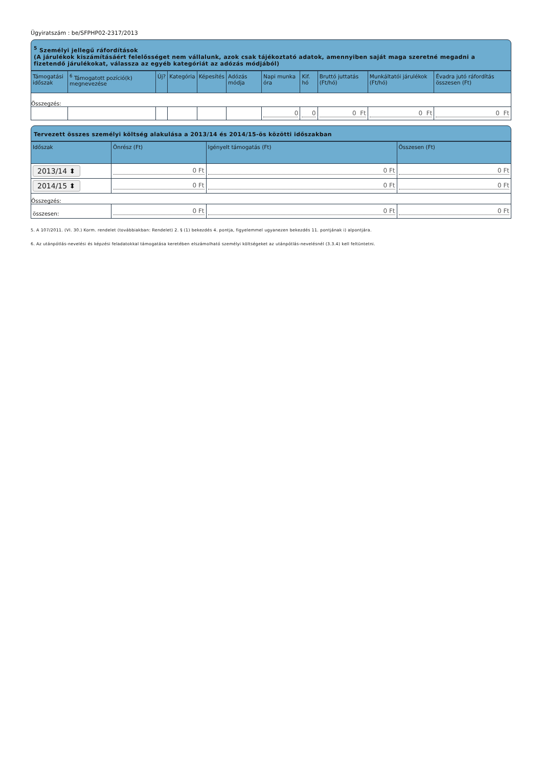Ügyiratszám : be/SFPHP02-2317/2013
<sup>5</sup> Személyi jellegű ráfordítások
(A járulékok kiszámításáért felelősséget nem vállalunk, azok csak tájékoztató adatok, amennyiben saját maga szeretné megadni a fizetendő járulékokat, válassza az egyéb kategóriát az adózás módjából)
| Támogatási időszak | <sup>6</sup> Támogatott pozíció(k) megnevezése | Új? | Kategória | Képesítés | Adózás módja | Napi munka óra | Kif. hó | Bruttó juttatás (Ft/hó) | Munkáltatói járulékok (Ft/hó) | Évadra jutó ráfordítás összesen (Ft) |
| --- | --- | --- | --- | --- | --- | --- | --- | --- | --- | --- |
| Összegzés: | | | | | | | | | | |
| | | | | | | 0 | 0 | 0 Ft | 0 Ft | 0 Ft |
Tervezett összes személyi költség alakulása a 2013/14 és 2014/15-ös közötti időszakban
| Időszak | Önrész (Ft) | Igényelt támogatás (Ft) | Összesen (Ft) |
| --- | --- | --- | --- |
| 2013/14 ⬍ | 0 Ft | 0 Ft | 0 Ft |
| 2014/15 ⬍ | 0 Ft | 0 Ft | 0 Ft |
| Összegzés: | | | |
| összesen: | 0 Ft | 0 Ft | 0 Ft |
5. A 107/2011. (VI. 30.) Korm. rendelet (továbbiakban: Rendelet) 2. § (1) bekezdés 4. pontja, figyelemmel ugyanezen bekezdés 11. pontjának i) alpontjára.
6. Az utánpótlás-nevelési és képzési feladatokkal támogatása keretében elszámolható személyi költségeket az utánpótlás-nevelésnél (3.3.4) kell feltüntetni.